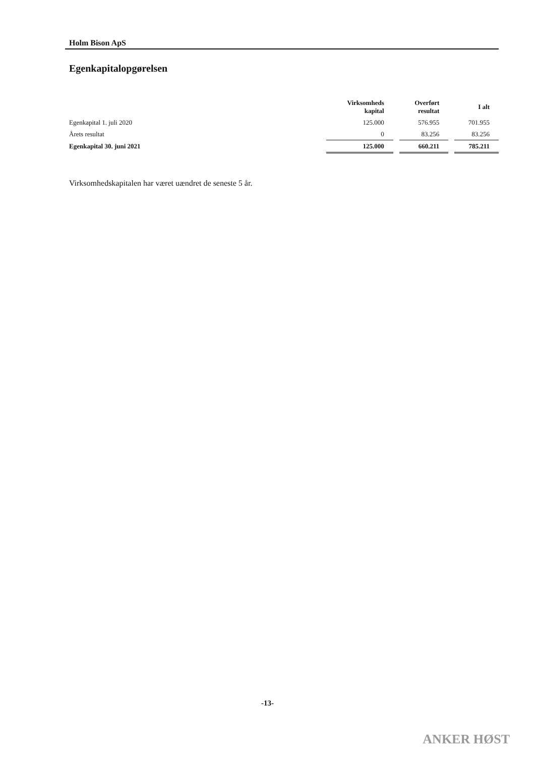Holm Bison ApS
Egenkapitalopgørelsen
| | Virksomheds kapital | | Overført resultat | | I alt |
| --- | --- | --- | --- | --- | --- |
| Egenkapital 1. juli 2020 | 125.000 | | 576.955 | | 701.955 |
| Årets resultat | 0 | | 83.256 | | 83.256 |
| Egenkapital 30. juni 2021 | 125.000 | | 660.211 | | 785.211 |
Virksomhedskapitalen har været uændret de seneste 5 år.
-13-
ANKER HØST